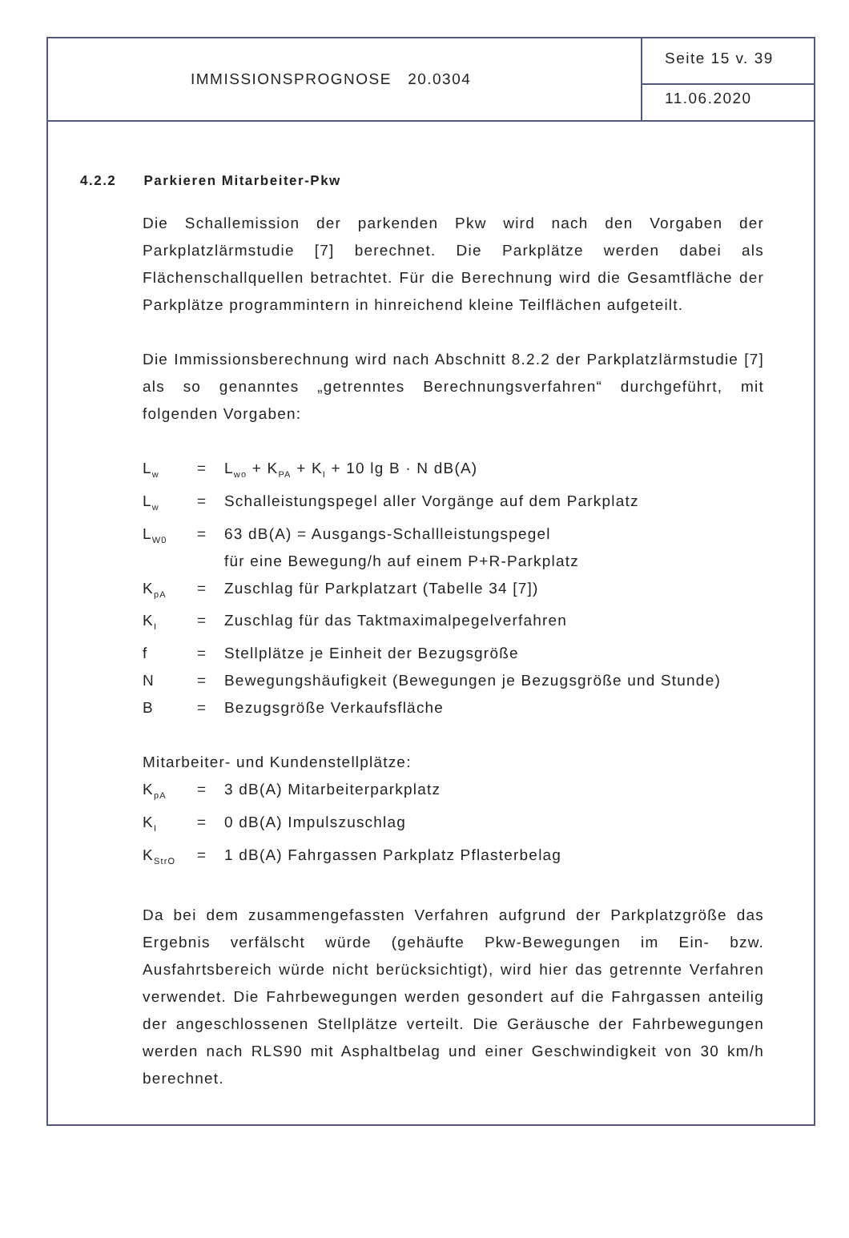IMMISSIONSPROGNOSE 20.0304
Seite 15 v. 39
11.06.2020
4.2.2 Parkieren Mitarbeiter-Pkw
Die Schallemission der parkenden Pkw wird nach den Vorgaben der Parkplatzlärmstudie [7] berechnet. Die Parkplätze werden dabei als Flächenschallquellen betrachtet. Für die Berechnung wird die Gesamtfläche der Parkplätze programmintern in hinreichend kleine Teilflächen aufgeteilt.
Die Immissionsberechnung wird nach Abschnitt 8.2.2 der Parkplatzlärmstudie [7] als so genanntes „getrenntes Berechnungsverfahren“ durchgeführt, mit folgenden Vorgaben:
L<sub>w</sub>
=
L<sub>wo</sub> + K<sub>PA</sub> + K<sub>I</sub> + 10 lg B · N dB(A)
L<sub>w</sub>
=
Schalleistungspegel aller Vorgänge auf dem Parkplatz
L<sub>W0</sub>
=
63 dB(A) = Ausgangs-Schallleistungspegel
für eine Bewegung/h auf einem P+R-Parkplatz
K<sub>pA</sub>
=
Zuschlag für Parkplatzart (Tabelle 34 [7])
K<sub>I</sub>
=
Zuschlag für das Taktmaximalpegelverfahren
f
=
Stellplätze je Einheit der Bezugsgröße
N
=
Bewegungshäufigkeit (Bewegungen je Bezugsgröße und Stunde)
B
=
Bezugsgröße Verkaufsfläche
Mitarbeiter- und Kundenstellplätze:
K<sub>pA</sub>
=
3 dB(A) Mitarbeiterparkplatz
K<sub>I</sub>
=
0 dB(A) Impulszuschlag
K<sub>StrO</sub>
=
1 dB(A) Fahrgassen Parkplatz Pflasterbelag
Da bei dem zusammengefassten Verfahren aufgrund der Parkplatzgröße das Ergebnis verfälscht würde (gehäufte Pkw-Bewegungen im Ein- bzw. Ausfahrtsbereich würde nicht berücksichtigt), wird hier das getrennte Verfahren verwendet. Die Fahrbewegungen werden gesondert auf die Fahrgassen anteilig der angeschlossenen Stellplätze verteilt. Die Geräusche der Fahrbewegungen werden nach RLS90 mit Asphaltbelag und einer Geschwindigkeit von 30 km/h berechnet.